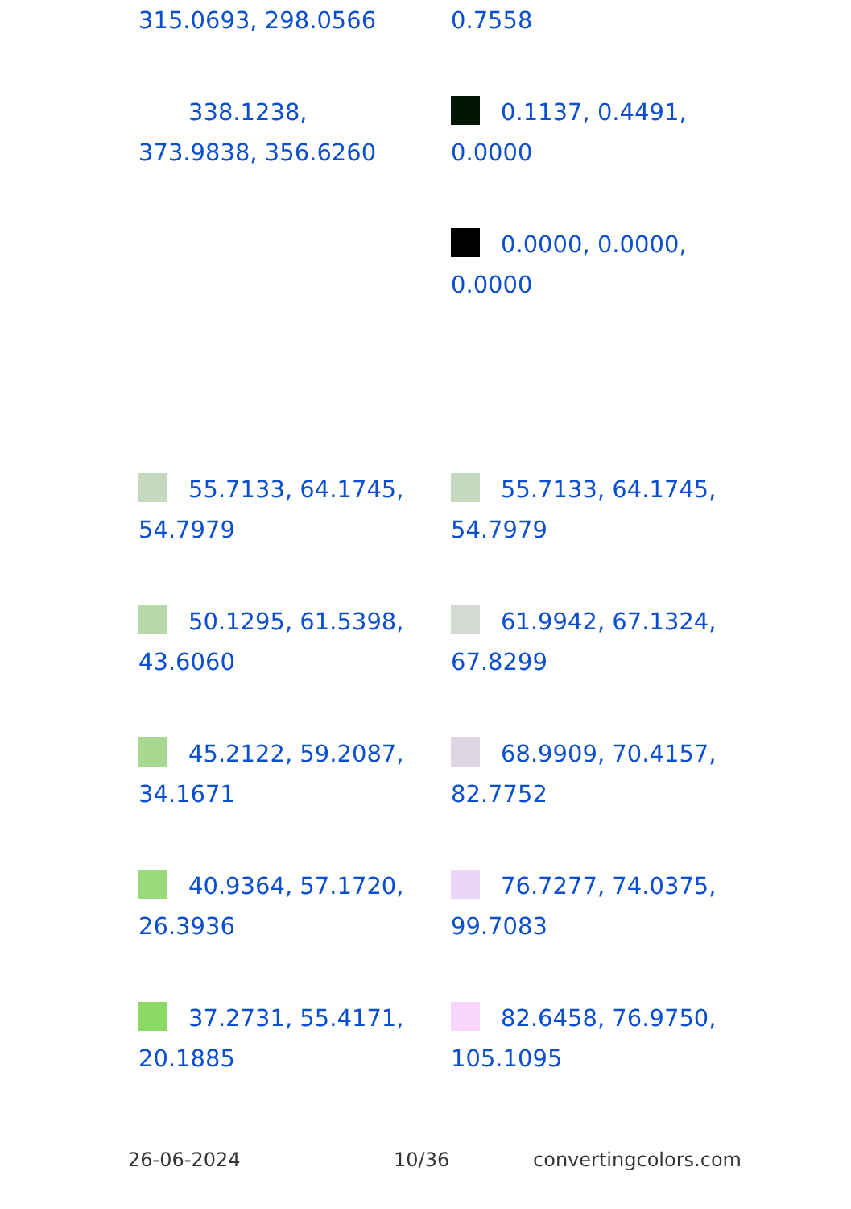315.0693, 298.0566 0.7558
338.1238, 373.9838, 356.6260
0.1137, 0.4491, 0.0000
0.0000, 0.0000, 0.0000
55.7133, 64.1745, 54.7979
55.7133, 64.1745, 54.7979
50.1295, 61.5398, 43.6060
61.9942, 67.1324, 67.8299
45.2122, 59.2087, 34.1671
68.9909, 70.4157, 82.7752
40.9364, 57.1720, 26.3936
76.7277, 74.0375, 99.7083
37.2731, 55.4171, 20.1885
82.6458, 76.9750, 105.1095
26-06-2024 10/36 convertingcolors.com